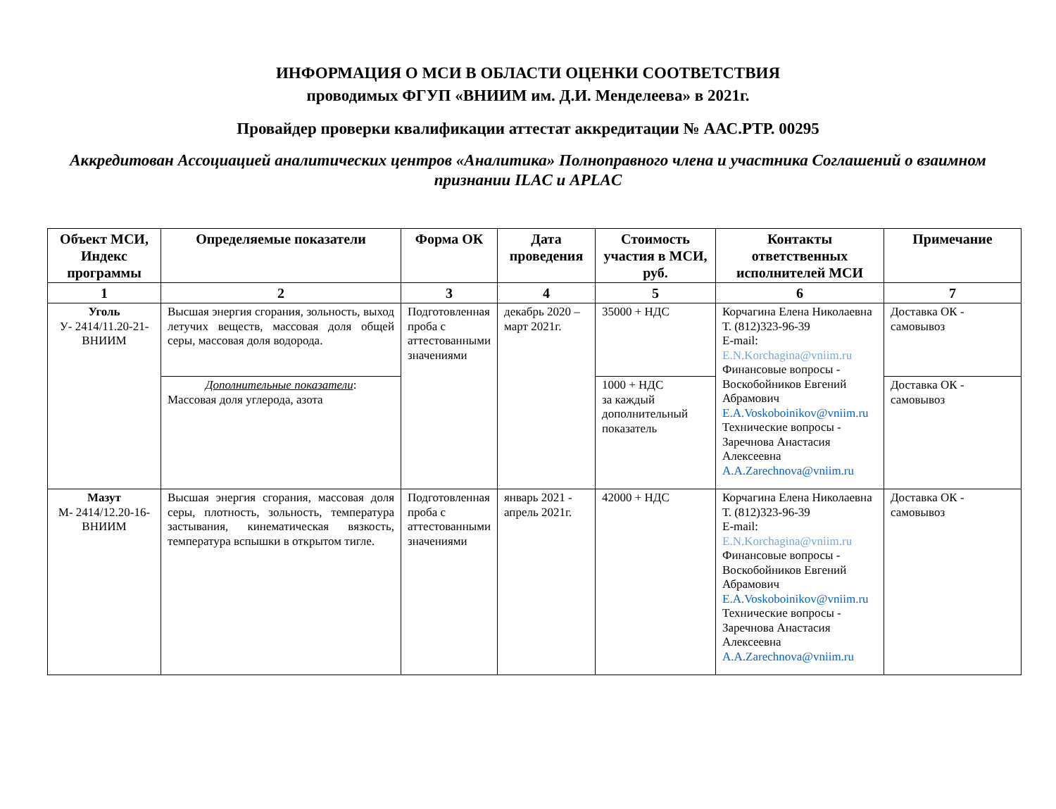ИНФОРМАЦИЯ О МСИ В ОБЛАСТИ ОЦЕНКИ СООТВЕТСТВИЯ
проводимых ФГУП «ВНИИМ им. Д.И. Менделеева» в 2021г.
Провайдер проверки квалификации аттестат аккредитации № ААС.РТР. 00295
Аккредитован Ассоциацией аналитических центров «Аналитика» Полноправного члена и участника Соглашений о взаимном признании ILAC и APLAC
| Объект МСИ, Индекс программы | Определяемые показатели | Форма ОК | Дата проведения | Стоимость участия в МСИ, руб. | Контакты ответственных исполнителей МСИ | Примечание |
| --- | --- | --- | --- | --- | --- | --- |
| 1 | 2 | 3 | 4 | 5 | 6 | 7 |
| Уголь У- 2414/11.20-21-ВНИИМ | Высшая энергия сгорания, зольность, выход летучих веществ, массовая доля общей серы, массовая доля водорода. | Подготовленная проба с аттестованными значениями | декабрь 2020 – март 2021г. | 35000 + НДС | Корчагина Елена Николаевна Т. (812)323-96-39 E-mail: E.N.Korchagina@vniim.ru Финансовые вопросы - Воскобойников Евгений Абрамович E.A.Voskoboinikov@vniim.ru Технические вопросы - Заречнова Анастасия Алексеевна A.A.Zarechnova@vniim.ru | Доставка ОК - самовывоз |
| | Дополнительные показатели : Массовая доля углерода, азота | | | 1000 + НДС за каждый дополнительный показатель | | Доставка ОК - самовывоз |
| Мазут М- 2414/12.20-16-ВНИИМ | Высшая энергия сгорания, массовая доля серы, плотность, зольность, температура застывания, кинематическая вязкость, температура вспышки в открытом тигле. | Подготовленная проба с аттестованными значениями | январь 2021 - апрель 2021г. | 42000 + НДС | Корчагина Елена Николаевна Т. (812)323-96-39 E-mail: E.N.Korchagina@vniim.ru Финансовые вопросы - Воскобойников Евгений Абрамович E.A.Voskoboinikov@vniim.ru Технические вопросы - Заречнова Анастасия Алексеевна A.A.Zarechnova@vniim.ru | Доставка ОК - самовывоз |